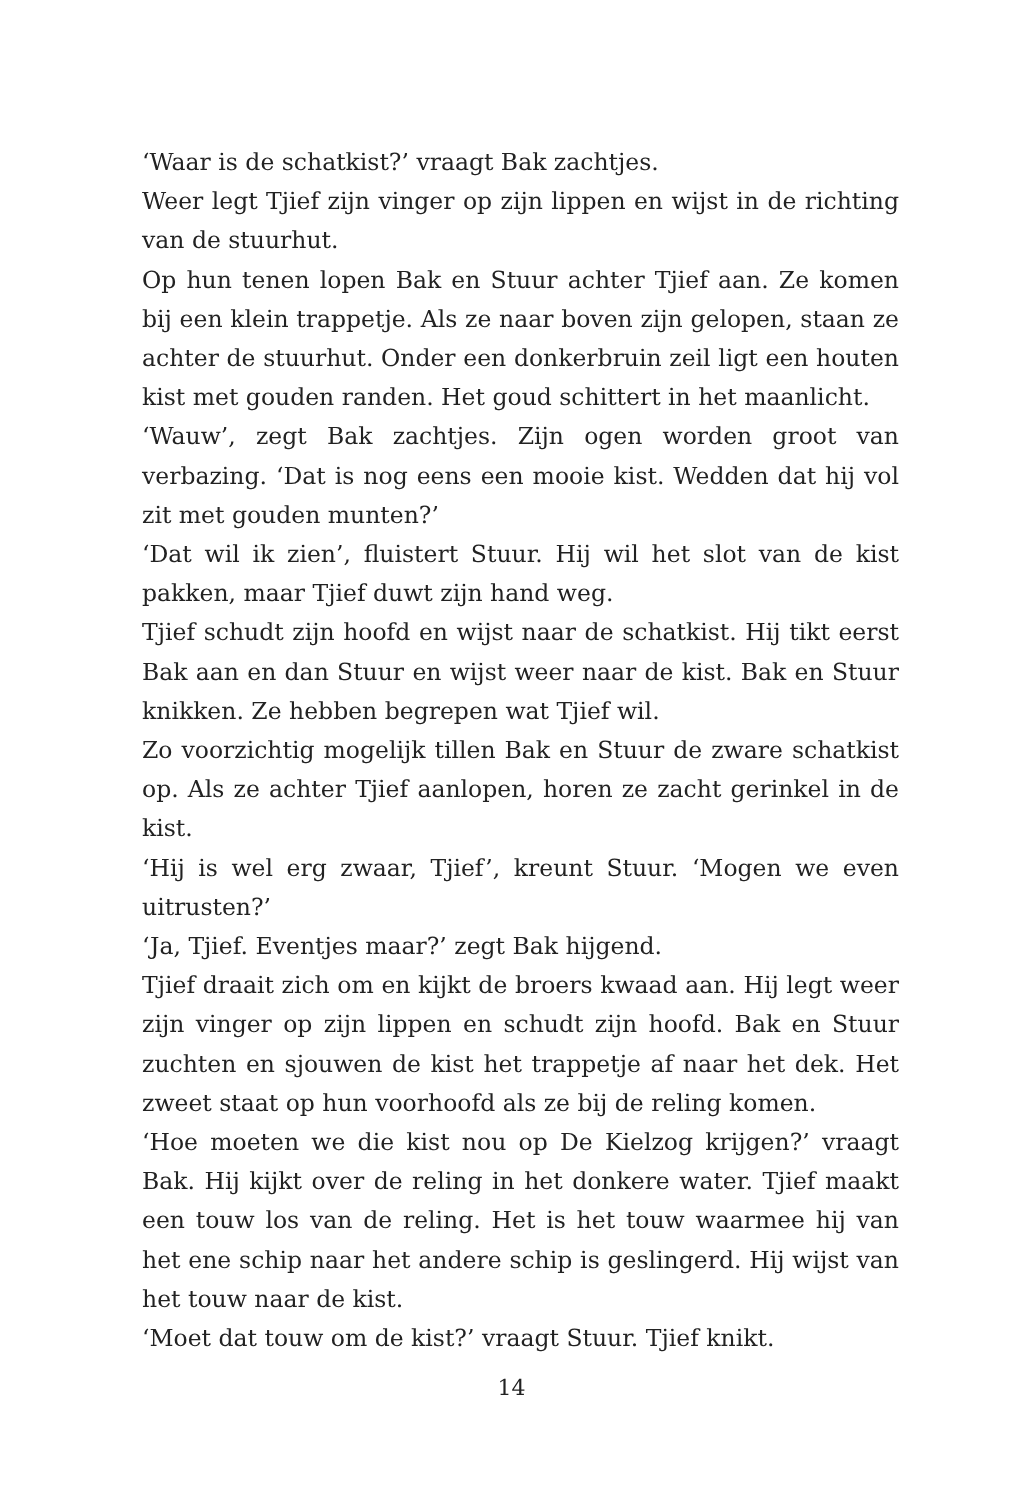‘Waar is de schatkist?’ vraagt Bak zachtjes.
Weer legt Tjief zijn vinger op zijn lippen en wijst in de richting van de stuurhut.
Op hun tenen lopen Bak en Stuur achter Tjief aan. Ze komen bij een klein trappetje. Als ze naar boven zijn gelopen, staan ze achter de stuurhut. Onder een donkerbruin zeil ligt een houten kist met gouden randen. Het goud schittert in het maanlicht.
‘Wauw’, zegt Bak zachtjes. Zijn ogen worden groot van verbazing. ‘Dat is nog eens een mooie kist. Wedden dat hij vol zit met gouden munten?’
‘Dat wil ik zien’, fluistert Stuur. Hij wil het slot van de kist pakken, maar Tjief duwt zijn hand weg.
Tjief schudt zijn hoofd en wijst naar de schatkist. Hij tikt eerst Bak aan en dan Stuur en wijst weer naar de kist. Bak en Stuur knikken. Ze hebben begrepen wat Tjief wil.
Zo voorzichtig mogelijk tillen Bak en Stuur de zware schatkist op. Als ze achter Tjief aanlopen, horen ze zacht gerinkel in de kist.
‘Hij is wel erg zwaar, Tjief’, kreunt Stuur. ‘Mogen we even uitrusten?’
‘Ja, Tjief. Eventjes maar?’ zegt Bak hijgend.
Tjief draait zich om en kijkt de broers kwaad aan. Hij legt weer zijn vinger op zijn lippen en schudt zijn hoofd. Bak en Stuur zuchten en sjouwen de kist het trappetje af naar het dek. Het zweet staat op hun voorhoofd als ze bij de reling komen.
‘Hoe moeten we die kist nou op De Kielzog krijgen?’ vraagt Bak. Hij kijkt over de reling in het donkere water. Tjief maakt een touw los van de reling. Het is het touw waarmee hij van het ene schip naar het andere schip is geslingerd. Hij wijst van het touw naar de kist.
‘Moet dat touw om de kist?’ vraagt Stuur. Tjief knikt.
14